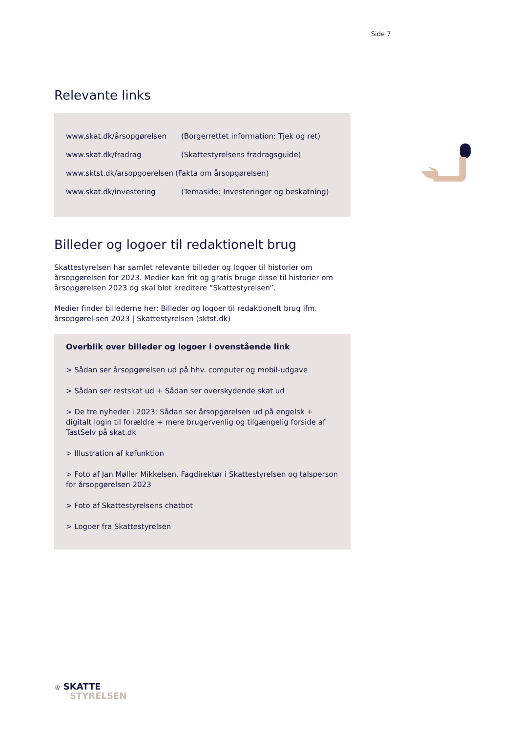Side 7
Relevante links
| www.skat.dk/årsopgørelsen | (Borgerrettet information: Tjek og ret) |
| www.skat.dk/fradrag | (Skattestyrelsens fradragsguide) |
| www.sktst.dk/arsopgoerelsen | (Fakta om årsopgørelsen) |
| www.skat.dk/investering | (Temaside: Investeringer og beskatning) |
Billeder og logoer til redaktionelt brug
Skattestyrelsen har samlet relevante billeder og logoer til historier om årsopgørelsen for 2023. Medier kan frit og gratis bruge disse til historier om årsopgørelsen 2023 og skal blot kreditere ”Skattestyrelsen”.
Medier finder billederne her: Billeder og logoer til redaktionelt brug ifm. årsopgørel-sen 2023 | Skattestyrelsen (sktst.dk)
Overblik over billeder og logoer i ovenstående link
> Sådan ser årsopgørelsen ud på hhv. computer og mobil-udgave
> Sådan ser restskat ud + Sådan ser overskydende skat ud
> De tre nyheder i 2023: Sådan ser årsopgørelsen ud på engelsk + digitalt login til forældre + mere brugervenlig og tilgængelig forside af TastSelv på skat.dk
> Illustration af køfunktion
> Foto af Jan Møller Mikkelsen, Fagdirektør i Skattestyrelsen og talsperson for årsopgørelsen 2023
> Foto af Skattestyrelsens chatbot
> Logoer fra Skattestyrelsen
♔ SKATTE
STYRELSEN